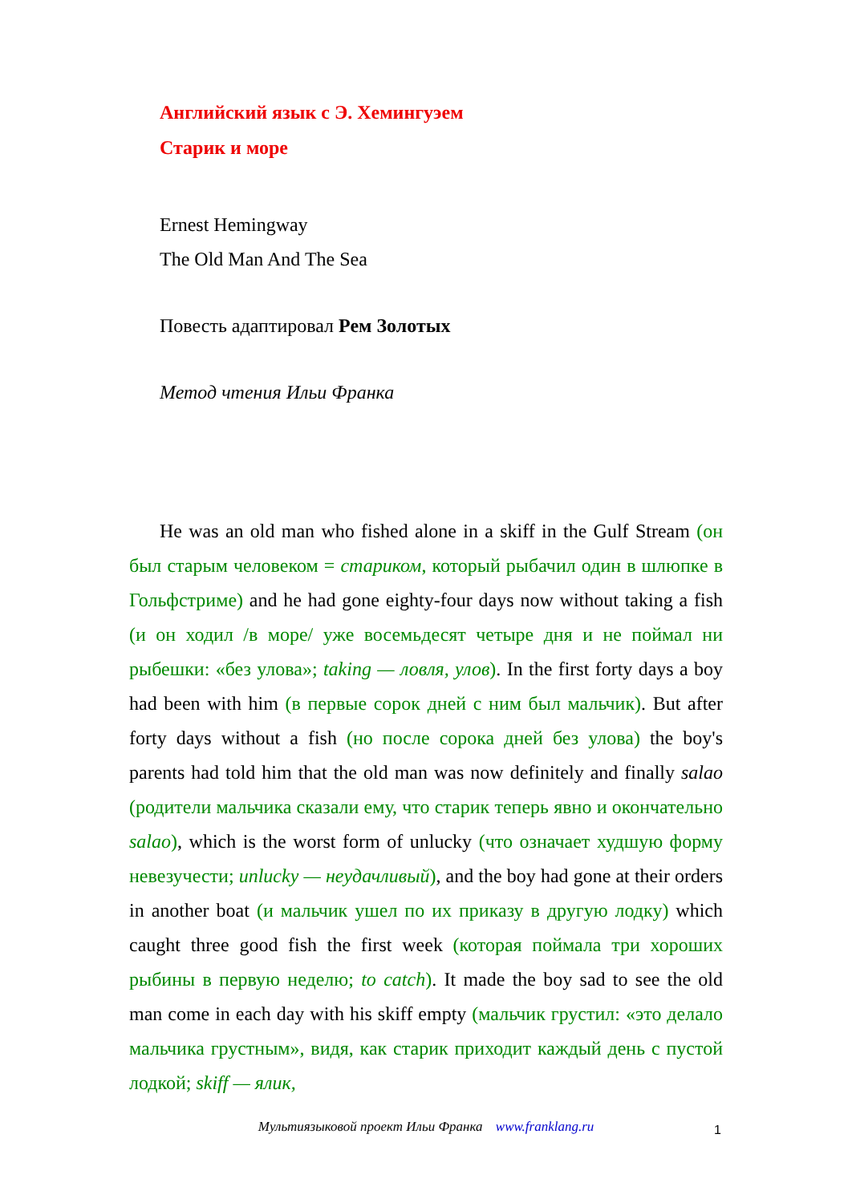Английский язык с Э. Хемингуэем
Старик и море
Ernest Hemingway
The Old Man And The Sea
Повесть адаптировал Рем Золотых
Метод чтения Ильи Франка
He was an old man who fished alone in a skiff in the Gulf Stream (он был старым человеком = стариком, который рыбачил один в шлюпке в Гольфстриме) and he had gone eighty-four days now without taking a fish (и он ходил /в море/ уже восемьдесят четыре дня и не поймал ни рыбешки: «без улова»; taking — ловля, улов). In the first forty days a boy had been with him (в первые сорок дней с ним был мальчик). But after forty days without a fish (но после сорока дней без улова) the boy's parents had told him that the old man was now definitely and finally salao (родители мальчика сказали ему, что старик теперь явно и окончательно salao), which is the worst form of unlucky (что означает худшую форму невезучести; unlucky — неудачливый), and the boy had gone at their orders in another boat (и мальчик ушел по их приказу в другую лодку) which caught three good fish the first week (которая поймала три хороших рыбины в первую неделю; to catch). It made the boy sad to see the old man come in each day with his skiff empty (мальчик грустил: «это делало мальчика грустным», видя, как старик приходит каждый день с пустой лодкой; skiff — ялик,
Мультиязыковой проект Ильи Франка www.franklang.ru 1